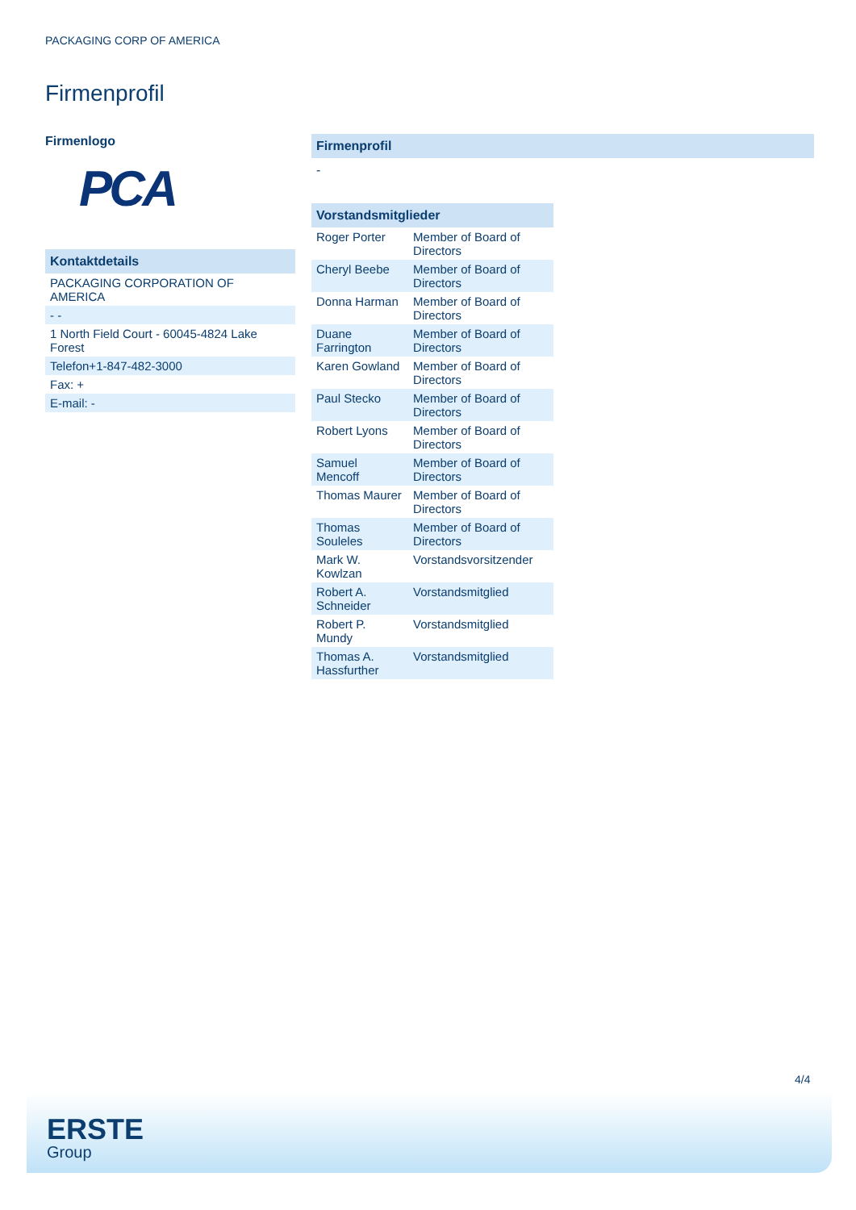PACKAGING CORP OF AMERICA
Firmenprofil
Firmenlogo
PCA
| Kontaktdetails |
| --- |
| PACKAGING CORPORATION OF AMERICA |
| - - |
| 1 North Field Court - 60045-4824 Lake Forest |
| Telefon+1-847-482-3000 |
| Fax: + |
| E-mail: - |
Firmenprofil
-
| Vorstandsmitglieder | |
| --- | --- |
| Roger Porter | Member of Board of Directors |
| Cheryl Beebe | Member of Board of Directors |
| Donna Harman | Member of Board of Directors |
| Duane Farrington | Member of Board of Directors |
| Karen Gowland | Member of Board of Directors |
| Paul Stecko | Member of Board of Directors |
| Robert Lyons | Member of Board of Directors |
| Samuel Mencoff | Member of Board of Directors |
| Thomas Maurer | Member of Board of Directors |
| Thomas Souleles | Member of Board of Directors |
| Mark W. Kowlzan | Vorstandsvorsitzender |
| Robert A. Schneider | Vorstandsmitglied |
| Robert P. Mundy | Vorstandsmitglied |
| Thomas A. Hassfurther | Vorstandsmitglied |
4/4
ERSTE
Group